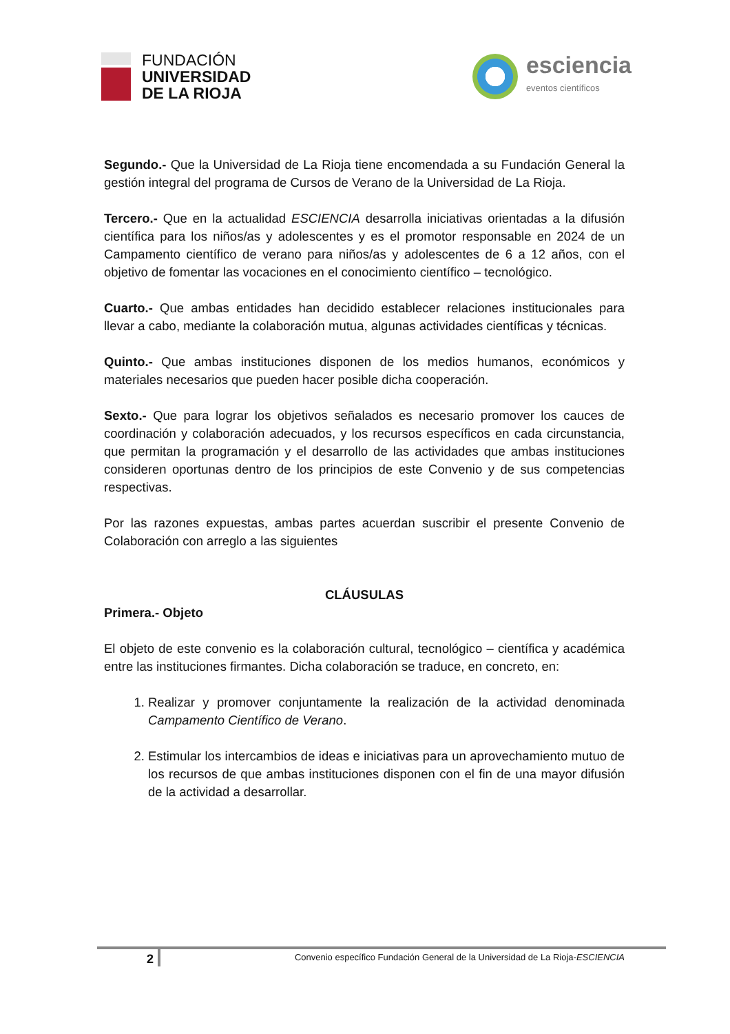FUNDACIÓN
UNIVERSIDAD
DE LA RIOJA
esciencia
eventos científicos
Segundo.- Que la Universidad de La Rioja tiene encomendada a su Fundación General la gestión integral del programa de Cursos de Verano de la Universidad de La Rioja.
Tercero.- Que en la actualidad ESCIENCIA desarrolla iniciativas orientadas a la difusión científica para los niños/as y adolescentes y es el promotor responsable en 2024 de un Campamento científico de verano para niños/as y adolescentes de 6 a 12 años, con el objetivo de fomentar las vocaciones en el conocimiento científico – tecnológico.
Cuarto.- Que ambas entidades han decidido establecer relaciones institucionales para llevar a cabo, mediante la colaboración mutua, algunas actividades científicas y técnicas.
Quinto.- Que ambas instituciones disponen de los medios humanos, económicos y materiales necesarios que pueden hacer posible dicha cooperación.
Sexto.- Que para lograr los objetivos señalados es necesario promover los cauces de coordinación y colaboración adecuados, y los recursos específicos en cada circunstancia, que permitan la programación y el desarrollo de las actividades que ambas instituciones consideren oportunas dentro de los principios de este Convenio y de sus competencias respectivas.
Por las razones expuestas, ambas partes acuerdan suscribir el presente Convenio de Colaboración con arreglo a las siguientes
CLÁUSULAS
Primera.- Objeto
El objeto de este convenio es la colaboración cultural, tecnológico – científica y académica entre las instituciones firmantes. Dicha colaboración se traduce, en concreto, en:
1. Realizar y promover conjuntamente la realización de la actividad denominada Campamento Científico de Verano.
2. Estimular los intercambios de ideas e iniciativas para un aprovechamiento mutuo de los recursos de que ambas instituciones disponen con el fin de una mayor difusión de la actividad a desarrollar.
2
Convenio específico Fundación General de la Universidad de La Rioja-ESCIENCIA